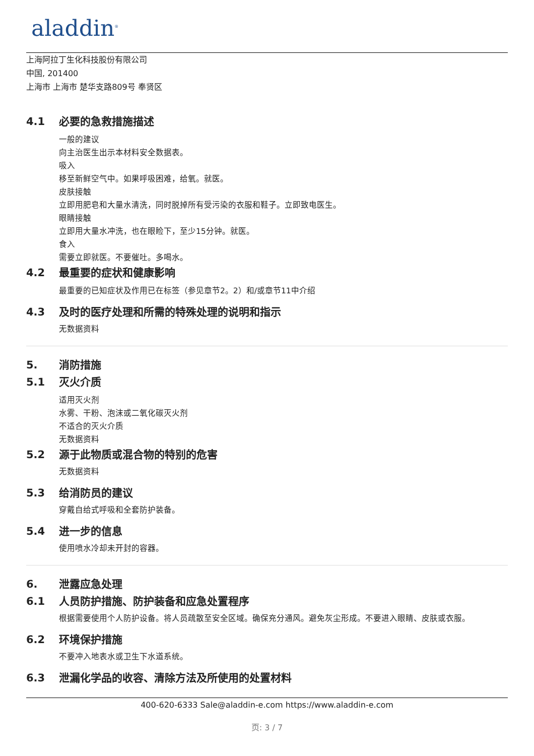aladdin<sup>®</sup>
上海阿拉丁生化科技股份有限公司
中国, 201400
上海市 上海市 楚华支路809号 奉贤区
4.1 必要的急救措施描述
一般的建议
向主治医生出示本材料安全数据表。
吸入
移至新鲜空气中。如果呼吸困难，给氧。就医。
皮肤接触
立即用肥皂和大量水清洗，同时脱掉所有受污染的衣服和鞋子。立即致电医生。
眼睛接触
立即用大量水冲洗，也在眼睑下，至少15分钟。就医。
食入
需要立即就医。不要催吐。多喝水。
4.2 最重要的症状和健康影响
最重要的已知症状及作用已在标签（参见章节2。2）和/或章节11中介绍
4.3 及时的医疗处理和所需的特殊处理的说明和指示
无数据资料
5. 消防措施
5.1 灭火介质
适用灭火剂
水雾、干粉、泡沫或二氧化碳灭火剂
不适合的灭火介质
无数据资料
5.2 源于此物质或混合物的特别的危害
无数据资料
5.3 给消防员的建议
穿戴自给式呼吸和全套防护装备。
5.4 进一步的信息
使用喷水冷却未开封的容器。
6. 泄露应急处理
6.1 人员防护措施、防护装备和应急处置程序
根据需要使用个人防护设备。将人员疏散至安全区域。确保充分通风。避免灰尘形成。不要进入眼睛、皮肤或衣服。
6.2 环境保护措施
不要冲入地表水或卫生下水道系统。
6.3 泄漏化学品的收容、清除方法及所使用的处置材料
400-620-6333 Sale@aladdin-e.com https://www.aladdin-e.com
页: 3 / 7